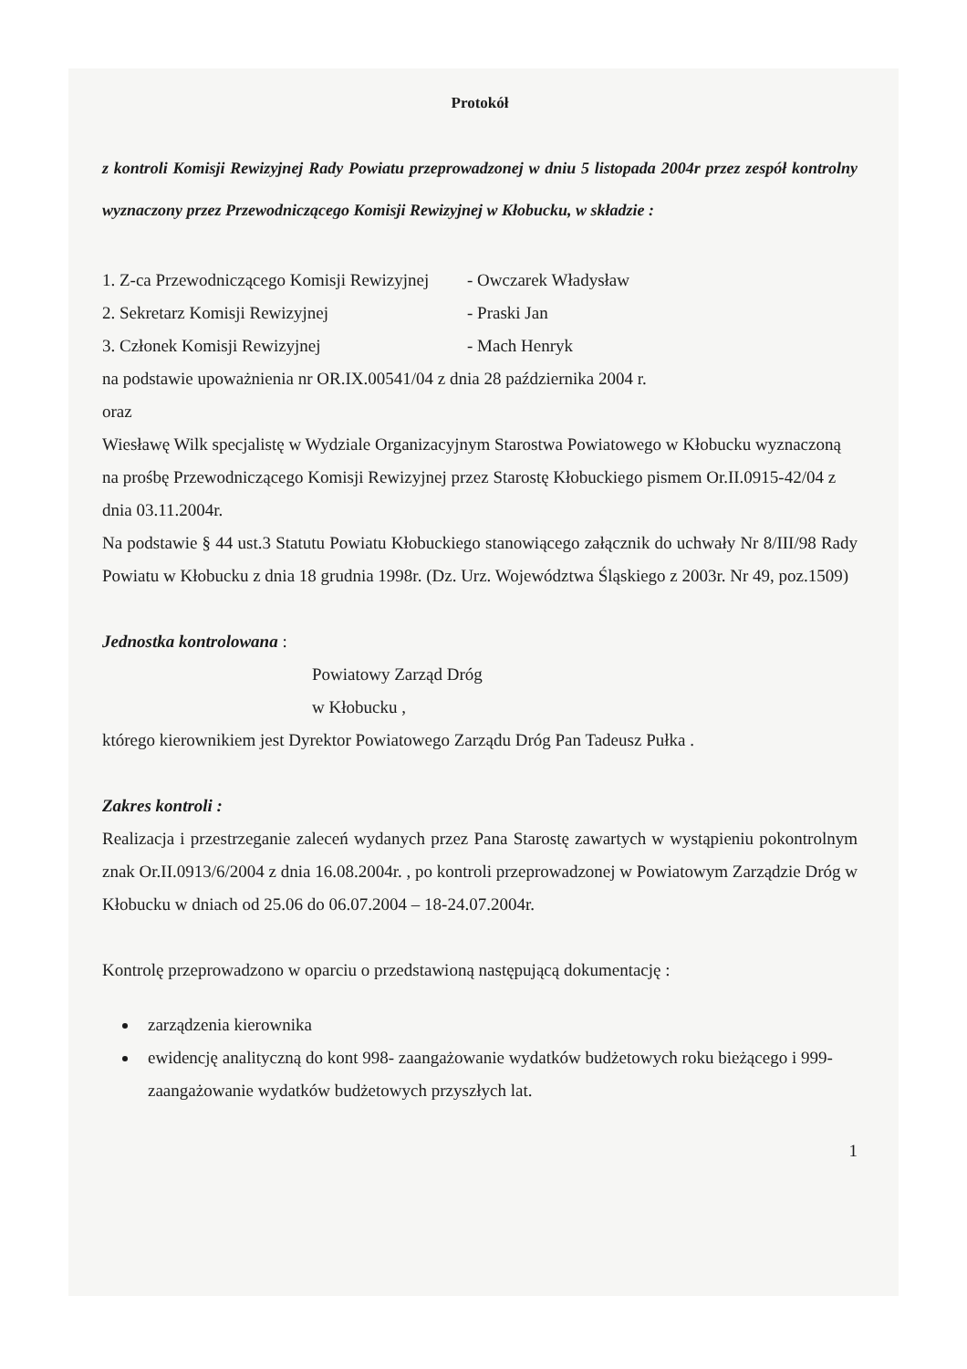Protokół
z kontroli Komisji Rewizyjnej Rady Powiatu przeprowadzonej w dniu 5 listopada 2004r przez zespół kontrolny wyznaczony przez Przewodniczącego Komisji Rewizyjnej w Kłobucku, w składzie :
1. Z-ca Przewodniczącego Komisji Rewizyjnej - Owczarek Władysław
2. Sekretarz Komisji Rewizyjnej - Praski Jan
3. Członek Komisji Rewizyjnej - Mach Henryk
na podstawie upoważnienia nr OR.IX.00541/04 z dnia 28 października 2004 r.
oraz
Wiesławę Wilk specjalistę w Wydziale Organizacyjnym Starostwa Powiatowego w Kłobucku wyznaczoną na prośbę Przewodniczącego Komisji Rewizyjnej przez Starostę Kłobuckiego pismem Or.II.0915-42/04 z dnia 03.11.2004r.
Na podstawie § 44 ust.3 Statutu Powiatu Kłobuckiego stanowiącego załącznik do uchwały Nr 8/III/98 Rady Powiatu w Kłobucku z dnia 18 grudnia 1998r. (Dz. Urz. Województwa Śląskiego z 2003r. Nr 49, poz.1509)
Jednostka kontrolowana :
Powiatowy Zarząd Dróg
w Kłobucku ,
którego kierownikiem jest Dyrektor Powiatowego Zarządu Dróg Pan Tadeusz Pułka .
Zakres kontroli :
Realizacja i przestrzeganie zaleceń wydanych przez Pana Starostę zawartych w wystąpieniu pokontrolnym znak Or.II.0913/6/2004 z dnia 16.08.2004r. , po kontroli przeprowadzonej w Powiatowym Zarządzie Dróg w Kłobucku w dniach od 25.06 do 06.07.2004 – 18-24.07.2004r.
Kontrolę przeprowadzono w oparciu o przedstawioną następującą dokumentację :
zarządzenia kierownika
ewidencję analityczną do kont 998- zaangażowanie wydatków budżetowych roku bieżącego i 999-zaangażowanie wydatków budżetowych przyszłych lat.
1